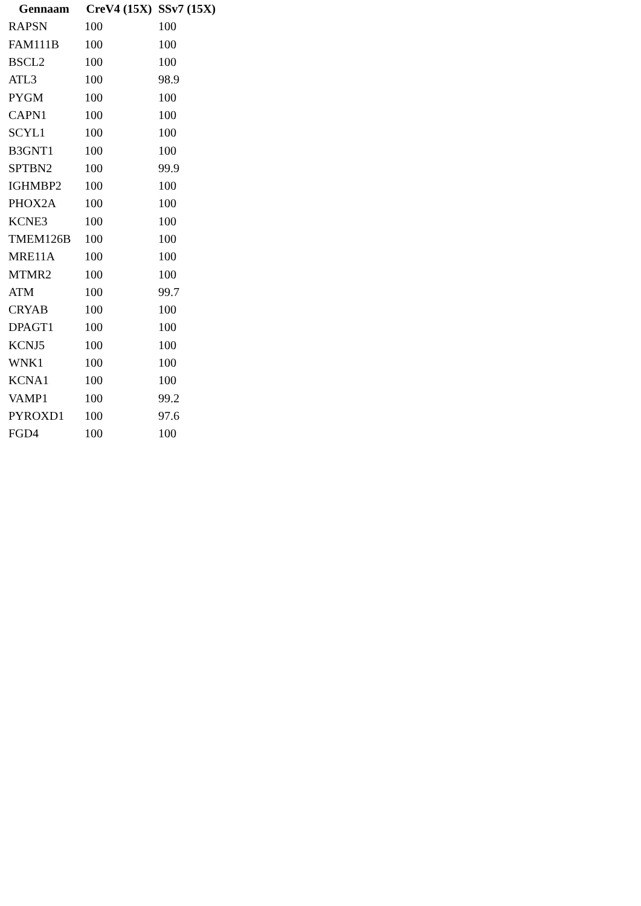| Gennaam | CreV4 (15X) | SSv7 (15X) |
| --- | --- | --- |
| RAPSN | 100 | 100 |
| FAM111B | 100 | 100 |
| BSCL2 | 100 | 100 |
| ATL3 | 100 | 98.9 |
| PYGM | 100 | 100 |
| CAPN1 | 100 | 100 |
| SCYL1 | 100 | 100 |
| B3GNT1 | 100 | 100 |
| SPTBN2 | 100 | 99.9 |
| IGHMBP2 | 100 | 100 |
| PHOX2A | 100 | 100 |
| KCNE3 | 100 | 100 |
| TMEM126B | 100 | 100 |
| MRE11A | 100 | 100 |
| MTMR2 | 100 | 100 |
| ATM | 100 | 99.7 |
| CRYAB | 100 | 100 |
| DPAGT1 | 100 | 100 |
| KCNJ5 | 100 | 100 |
| WNK1 | 100 | 100 |
| KCNA1 | 100 | 100 |
| VAMP1 | 100 | 99.2 |
| PYROXD1 | 100 | 97.6 |
| FGD4 | 100 | 100 |